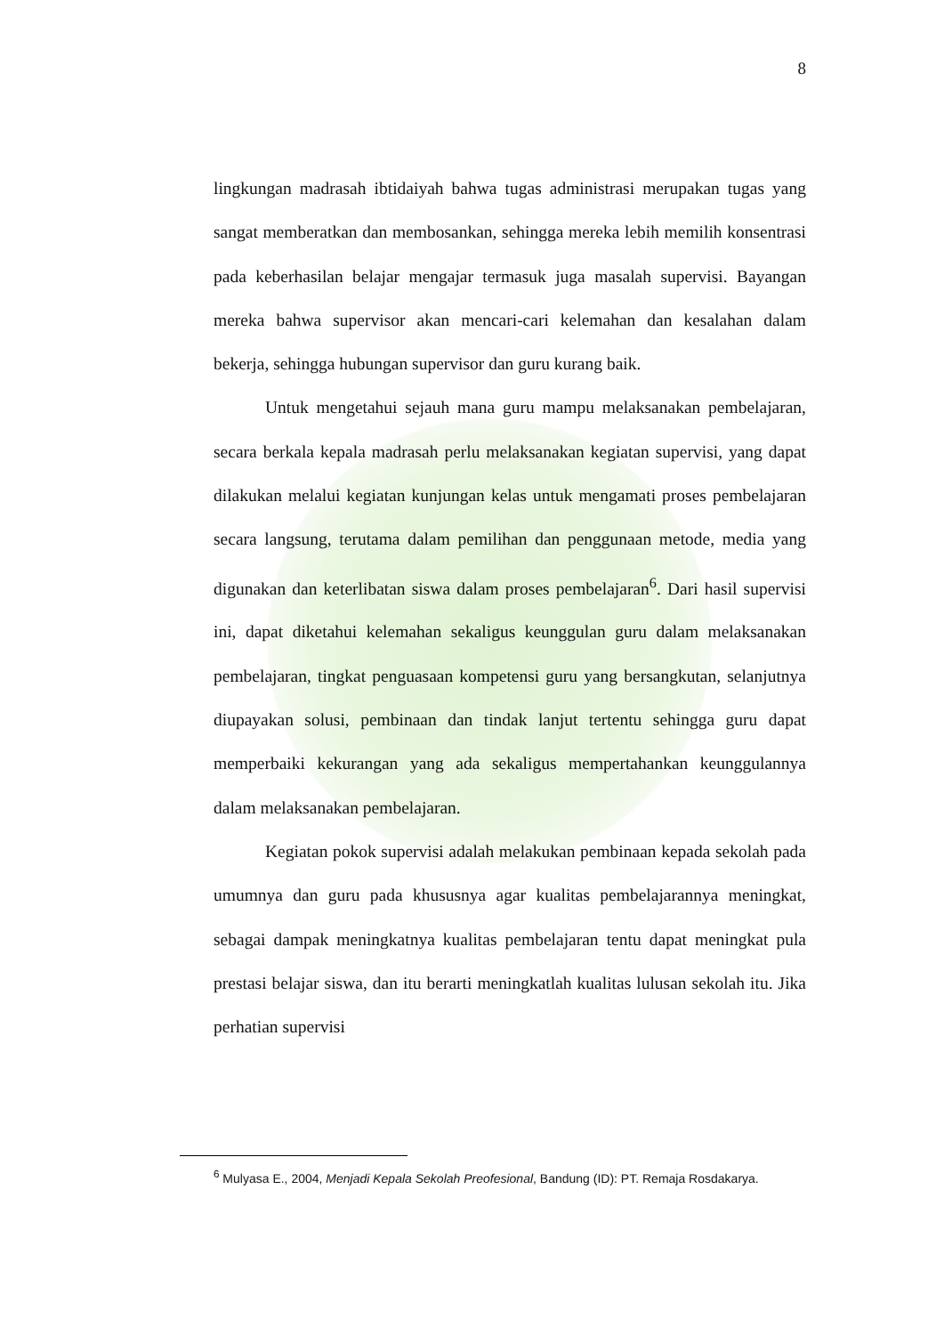8
lingkungan madrasah ibtidaiyah bahwa tugas administrasi merupakan tugas yang sangat memberatkan dan membosankan, sehingga mereka lebih memilih konsentrasi pada keberhasilan belajar mengajar termasuk juga masalah supervisi. Bayangan mereka bahwa supervisor akan mencari-cari kelemahan dan kesalahan dalam bekerja, sehingga hubungan supervisor dan guru kurang baik.
Untuk mengetahui sejauh mana guru mampu melaksanakan pembelajaran, secara berkala kepala madrasah perlu melaksanakan kegiatan supervisi, yang dapat dilakukan melalui kegiatan kunjungan kelas untuk mengamati proses pembelajaran secara langsung, terutama dalam pemilihan dan penggunaan metode, media yang digunakan dan keterlibatan siswa dalam proses pembelajaran<sup>6</sup>. Dari hasil supervisi ini, dapat diketahui kelemahan sekaligus keunggulan guru dalam melaksanakan pembelajaran, tingkat penguasaan kompetensi guru yang bersangkutan, selanjutnya diupayakan solusi, pembinaan dan tindak lanjut tertentu sehingga guru dapat memperbaiki kekurangan yang ada sekaligus mempertahankan keunggulannya dalam melaksanakan pembelajaran.
Kegiatan pokok supervisi adalah melakukan pembinaan kepada sekolah pada umumnya dan guru pada khususnya agar kualitas pembelajarannya meningkat, sebagai dampak meningkatnya kualitas pembelajaran tentu dapat meningkat pula prestasi belajar siswa, dan itu berarti meningkatlah kualitas lulusan sekolah itu. Jika perhatian supervisi
<sup>6</sup> Mulyasa E., 2004, Menjadi Kepala Sekolah Preofesional, Bandung (ID): PT. Remaja Rosdakarya.